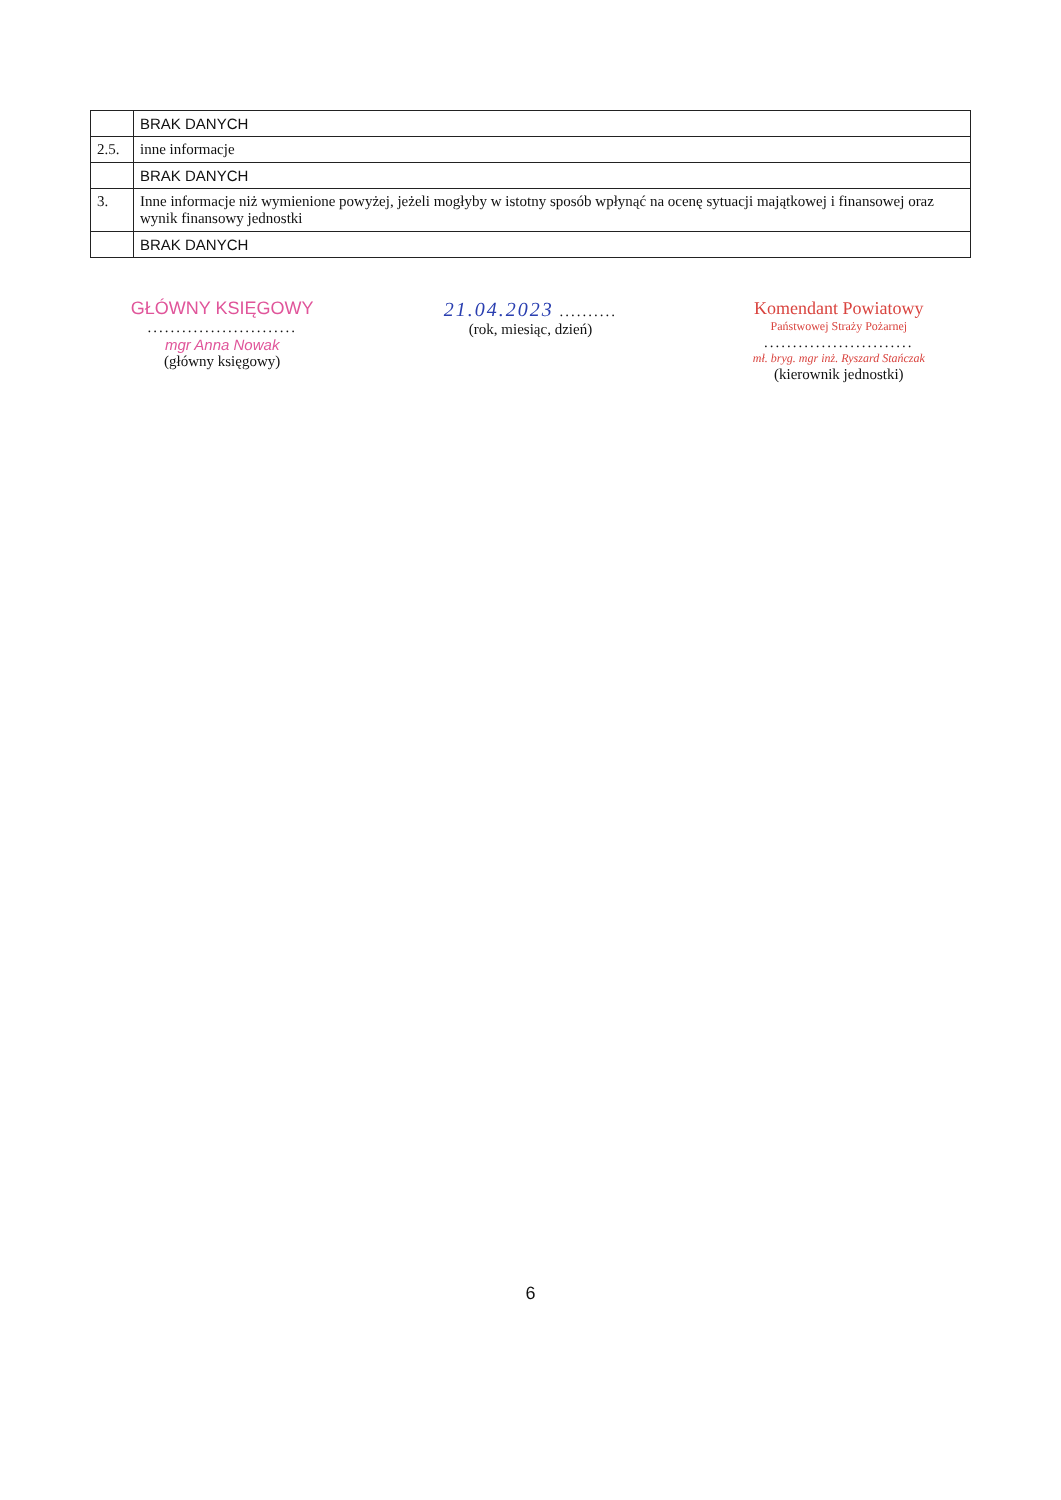| | BRAK DANYCH |
| 2.5. | inne informacje |
| | BRAK DANYCH |
| 3. | Inne informacje niż wymienione powyżej, jeżeli mogłyby w istotny sposób wpłynąć na ocenę sytuacji majątkowej i finansowej oraz wynik finansowy jednostki |
| | BRAK DANYCH |
GŁÓWNY KSIĘGOWY
..........................
mgr Anna Nowak
(główny księgowy)
21.04.2023 ..........
(rok, miesiąc, dzień)
Komendant Powiatowy
Państwowej Straży Pożarnej
..........................
mł. bryg. mgr inż. Ryszard Stańczak
(kierownik jednostki)
6